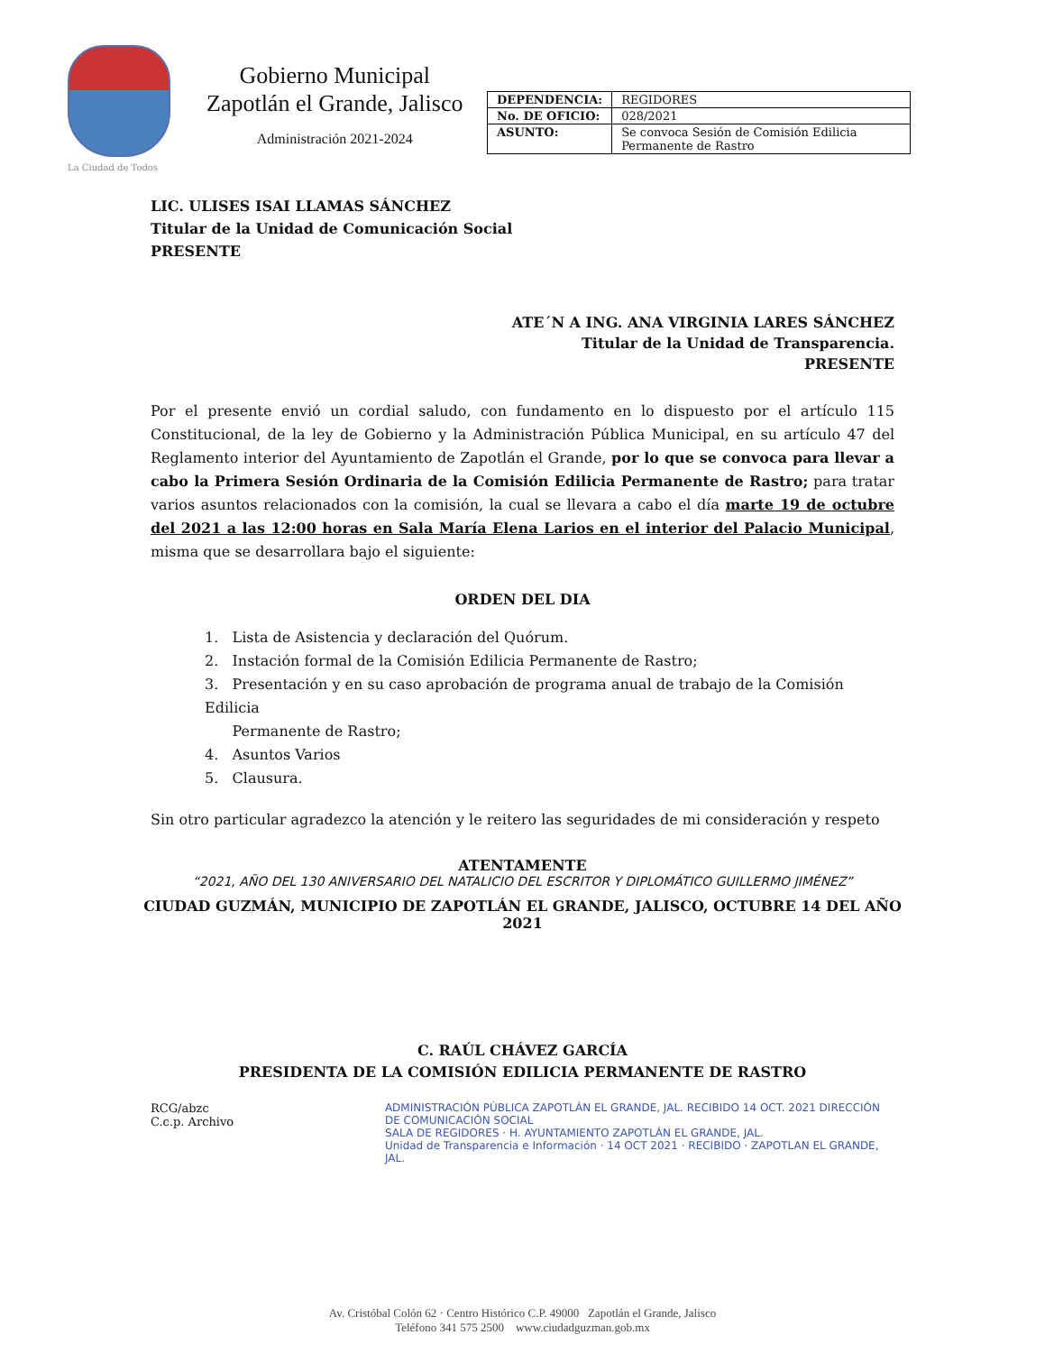La Ciudad de Todos
Gobierno Municipal
Zapotlán el Grande, Jalisco
Administración 2021-2024
| DEPENDENCIA: | REGIDORES |
| No. DE OFICIO: | 028/2021 |
| ASUNTO: | Se convoca Sesión de Comisión Edilicia Permanente de Rastro |
LIC. ULISES ISAI LLAMAS SÁNCHEZ
Titular de la Unidad de Comunicación Social
PRESENTE
ATE´N A ING. ANA VIRGINIA LARES SÁNCHEZ
Titular de la Unidad de Transparencia.
PRESENTE
Por el presente envió un cordial saludo, con fundamento en lo dispuesto por el artículo 115 Constitucional, de la ley de Gobierno y la Administración Pública Municipal, en su artículo 47 del Reglamento interior del Ayuntamiento de Zapotlán el Grande, por lo que se convoca para llevar a cabo la Primera Sesión Ordinaria de la Comisión Edilicia Permanente de Rastro; para tratar varios asuntos relacionados con la comisión, la cual se llevara a cabo el día marte 19 de octubre del 2021 a las 12:00 horas en Sala María Elena Larios en el interior del Palacio Municipal, misma que se desarrollara bajo el siguiente:
ORDEN DEL DIA
1. Lista de Asistencia y declaración del Quórum.
2. Instación formal de la Comisión Edilicia Permanente de Rastro;
3. Presentación y en su caso aprobación de programa anual de trabajo de la Comisión Edilicia
Permanente de Rastro;
4. Asuntos Varios
5. Clausura.
Sin otro particular agradezco la atención y le reitero las seguridades de mi consideración y respeto
ATENTAMENTE
“2021, AÑO DEL 130 ANIVERSARIO DEL NATALICIO DEL ESCRITOR Y DIPLOMÁTICO GUILLERMO JIMÉNEZ”
CIUDAD GUZMÁN, MUNICIPIO DE ZAPOTLÁN EL GRANDE, JALISCO, OCTUBRE 14 DEL AÑO 2021
C. RAÚL CHÁVEZ GARCÍA
PRESIDENTA DE LA COMISIÓN EDILICIA PERMANENTE DE RASTRO
RCG/abzc
C.c.p. Archivo
ADMINISTRACIÓN PÚBLICA ZAPOTLÁN EL GRANDE, JAL. RECIBIDO 14 OCT. 2021 DIRECCIÓN DE COMUNICACIÓN SOCIAL
SALA DE REGIDORES · H. AYUNTAMIENTO ZAPOTLÁN EL GRANDE, JAL.
Unidad de Transparencia e Información · 14 OCT 2021 · RECIBIDO · ZAPOTLAN EL GRANDE, JAL.
Av. Cristóbal Colón 62 · Centro Histórico C.P. 49000 Zapotlán el Grande, Jalisco
Teléfono 341 575 2500 www.ciudadguzman.gob.mx